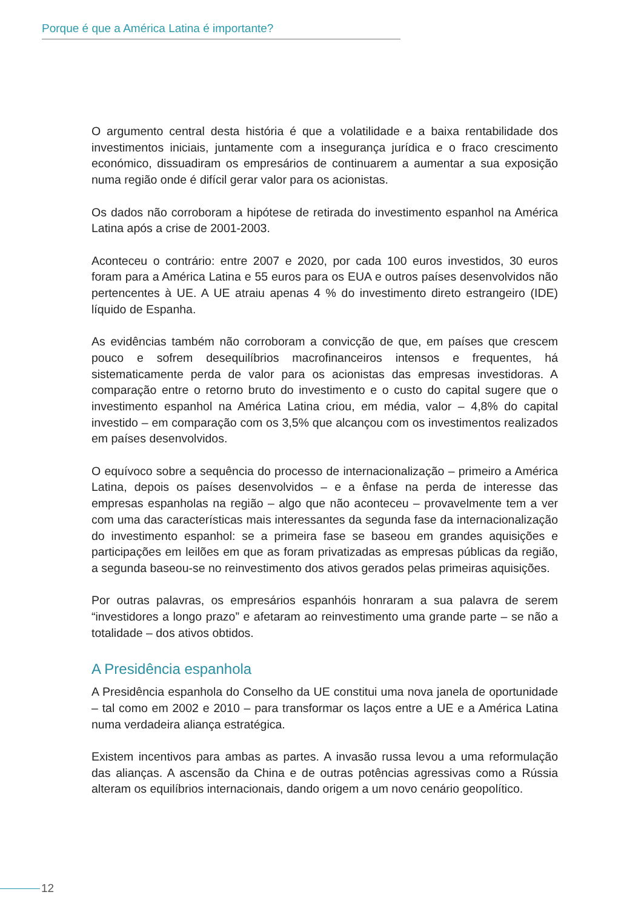Porque é que a América Latina é importante?
O argumento central desta história é que a volatilidade e a baixa rentabilidade dos investimentos iniciais, juntamente com a insegurança jurídica e o fraco crescimento económico, dissuadiram os empresários de continuarem a aumentar a sua exposição numa região onde é difícil gerar valor para os acionistas.
Os dados não corroboram a hipótese de retirada do investimento espanhol na América Latina após a crise de 2001-2003.
Aconteceu o contrário: entre 2007 e 2020, por cada 100 euros investidos, 30 euros foram para a América Latina e 55 euros para os EUA e outros países desenvolvidos não pertencentes à UE. A UE atraiu apenas 4 % do investimento direto estrangeiro (IDE) líquido de Espanha.
As evidências também não corroboram a convicção de que, em países que crescem pouco e sofrem desequilíbrios macrofinanceiros intensos e frequentes, há sistematicamente perda de valor para os acionistas das empresas investidoras. A comparação entre o retorno bruto do investimento e o custo do capital sugere que o investimento espanhol na América Latina criou, em média, valor – 4,8% do capital investido – em comparação com os 3,5% que alcançou com os investimentos realizados em países desenvolvidos.
O equívoco sobre a sequência do processo de internacionalização – primeiro a América Latina, depois os países desenvolvidos – e a ênfase na perda de interesse das empresas espanholas na região – algo que não aconteceu – provavelmente tem a ver com uma das características mais interessantes da segunda fase da internacionalização do investimento espanhol: se a primeira fase se baseou em grandes aquisições e participações em leilões em que as foram privatizadas as empresas públicas da região, a segunda baseou-se no reinvestimento dos ativos gerados pelas primeiras aquisições.
Por outras palavras, os empresários espanhóis honraram a sua palavra de serem “investidores a longo prazo” e afetaram ao reinvestimento uma grande parte – se não a totalidade – dos ativos obtidos.
A Presidência espanhola
A Presidência espanhola do Conselho da UE constitui uma nova janela de oportunidade – tal como em 2002 e 2010 – para transformar os laços entre a UE e a América Latina numa verdadeira aliança estratégica.
Existem incentivos para ambas as partes. A invasão russa levou a uma reformulação das alianças. A ascensão da China e de outras potências agressivas como a Rússia alteram os equilíbrios internacionais, dando origem a um novo cenário geopolítico.
12